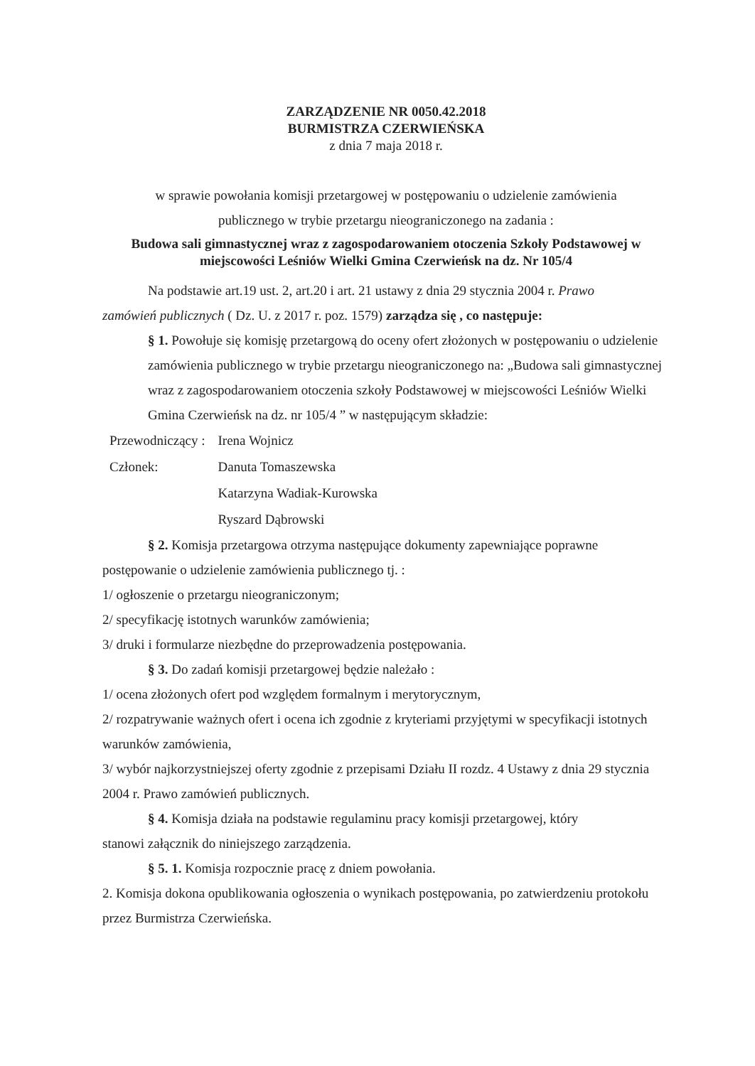ZARZĄDZENIE NR 0050.42.2018
BURMISTRZA CZERWIEŃSKA
z dnia 7 maja 2018 r.
w sprawie powołania komisji przetargowej w postępowaniu o udzielenie zamówienia
publicznego w trybie przetargu nieograniczonego na zadania :
Budowa sali gimnastycznej wraz z zagospodarowaniem otoczenia Szkoły Podstawowej w miejscowości Leśniów Wielki Gmina Czerwieńsk na dz. Nr 105/4
Na podstawie art.19 ust. 2, art.20 i art. 21 ustawy z dnia 29 stycznia 2004 r. Prawo
zamówień publicznych ( Dz. U. z 2017 r. poz. 1579) zarządza się , co następuje:
§ 1. Powołuje się komisję przetargową do oceny ofert złożonych w postępowaniu o udzielenie zamówienia publicznego w trybie przetargu nieograniczonego na: „Budowa sali gimnastycznej wraz z zagospodarowaniem otoczenia szkoły Podstawowej w miejscowości Leśniów Wielki Gmina Czerwieńsk na dz. nr 105/4 ” w następującym składzie:
| Przewodniczący : | Irena Wojnicz |
| Członek: | Danuta Tomaszewska |
| | Katarzyna Wadiak-Kurowska |
| | Ryszard Dąbrowski |
§ 2. Komisja przetargowa otrzyma następujące dokumenty zapewniające poprawne
postępowanie o udzielenie zamówienia publicznego tj. :
1/ ogłoszenie o przetargu nieograniczonym;
2/ specyfikację istotnych warunków zamówienia;
3/ druki i formularze niezbędne do przeprowadzenia postępowania.
§ 3. Do zadań komisji przetargowej będzie należało :
1/ ocena złożonych ofert pod względem formalnym i merytorycznym,
2/ rozpatrywanie ważnych ofert i ocena ich zgodnie z kryteriami przyjętymi w specyfikacji istotnych warunków zamówienia,
3/ wybór najkorzystniejszej oferty zgodnie z przepisami Działu II rozdz. 4 Ustawy z dnia 29 stycznia 2004 r. Prawo zamówień publicznych.
§ 4. Komisja działa na podstawie regulaminu pracy komisji przetargowej, który
stanowi załącznik do niniejszego zarządzenia.
§ 5. 1. Komisja rozpocznie pracę z dniem powołania.
2. Komisja dokona opublikowania ogłoszenia o wynikach postępowania, po zatwierdzeniu protokołu przez Burmistrza Czerwieńska.